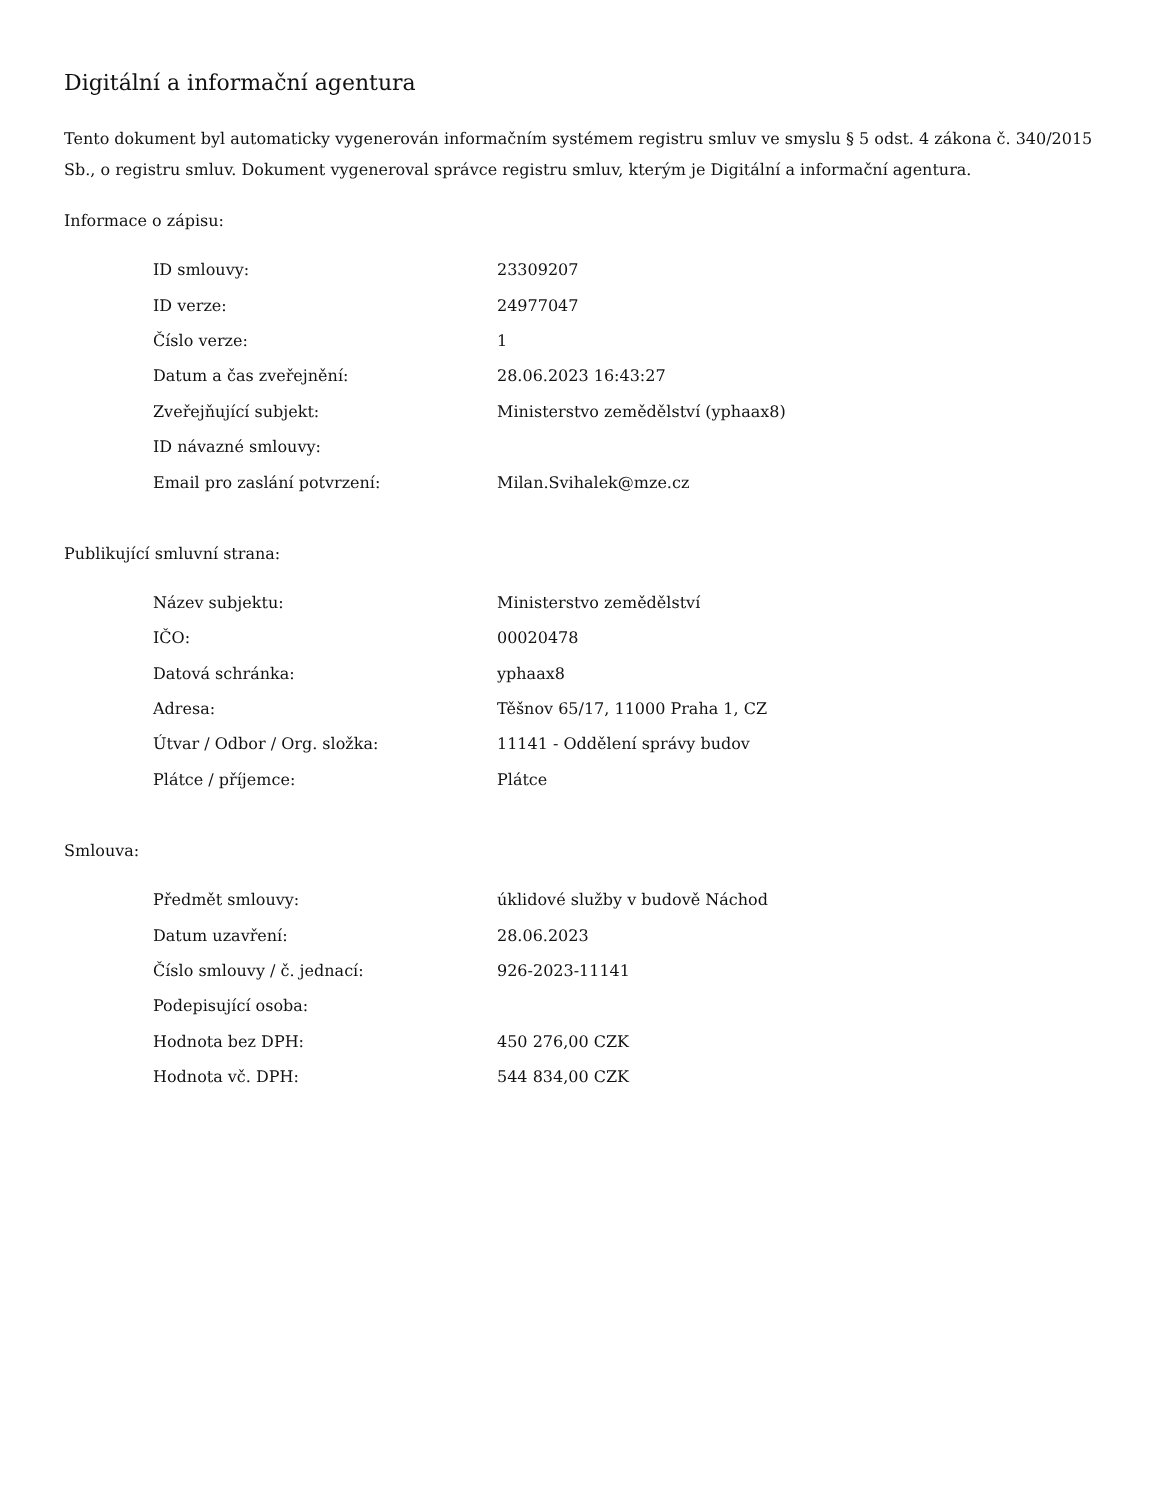Digitální a informační agentura
Tento dokument byl automaticky vygenerován informačním systémem registru smluv ve smyslu § 5 odst. 4 zákona č. 340/2015 Sb., o registru smluv. Dokument vygeneroval správce registru smluv, kterým je Digitální a informační agentura.
Informace o zápisu:
| ID smlouvy: | 23309207 |
| ID verze: | 24977047 |
| Číslo verze: | 1 |
| Datum a čas zveřejnění: | 28.06.2023 16:43:27 |
| Zveřejňující subjekt: | Ministerstvo zemědělství (yphaax8) |
| ID návazné smlouvy: | |
| Email pro zaslání potvrzení: | Milan.Svihalek@mze.cz |
Publikující smluvní strana:
| Název subjektu: | Ministerstvo zemědělství |
| IČO: | 00020478 |
| Datová schránka: | yphaax8 |
| Adresa: | Těšnov 65/17, 11000 Praha 1, CZ |
| Útvar / Odbor / Org. složka: | 11141 - Oddělení správy budov |
| Plátce / příjemce: | Plátce |
Smlouva:
| Předmět smlouvy: | úklidové služby v budově Náchod |
| Datum uzavření: | 28.06.2023 |
| Číslo smlouvy / č. jednací: | 926-2023-11141 |
| Podepisující osoba: | |
| Hodnota bez DPH: | 450 276,00 CZK |
| Hodnota vč. DPH: | 544 834,00 CZK |